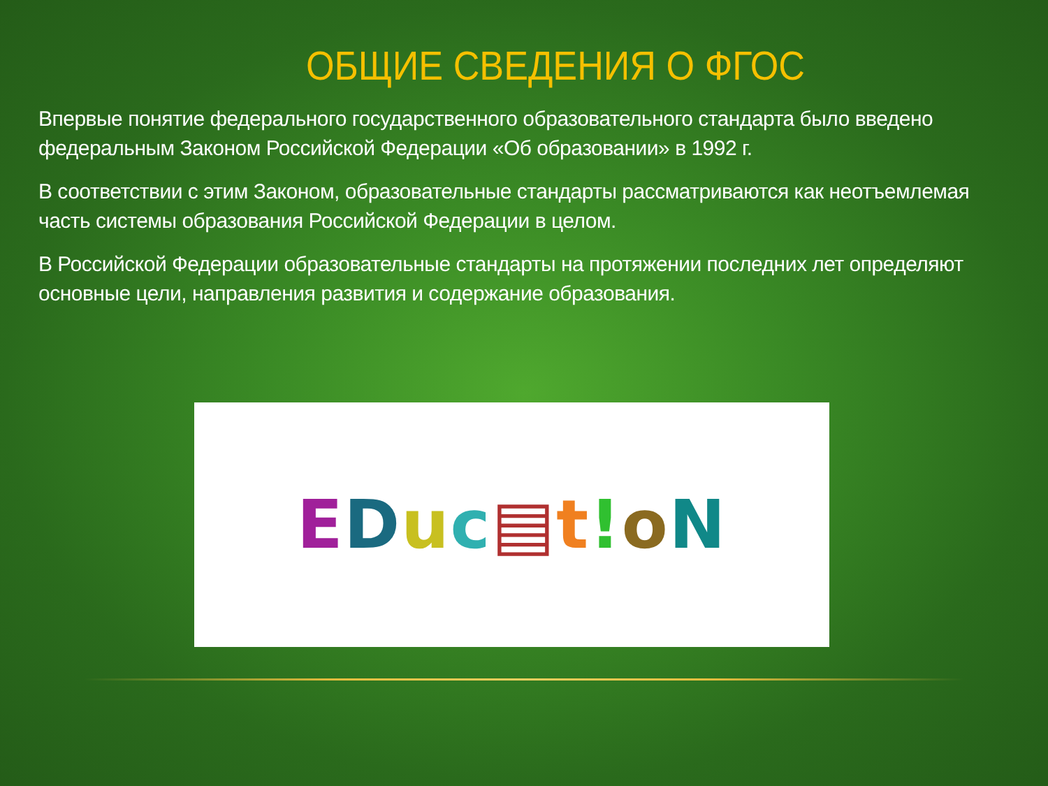ОБЩИЕ СВЕДЕНИЯ О ФГОС
Впервые понятие федерального государственного образовательного стандарта было введено федеральным Законом Российской Федерации «Об образовании» в 1992 г.
В соответствии с этим Законом, образовательные стандарты рассматриваются как неотъемлемая часть системы образования Российской Федерации в целом.
В Российской Федерации образовательные стандарты на протяжении последних лет определяют основные цели, направления развития и содержание образования.
EDuc▤t!oN